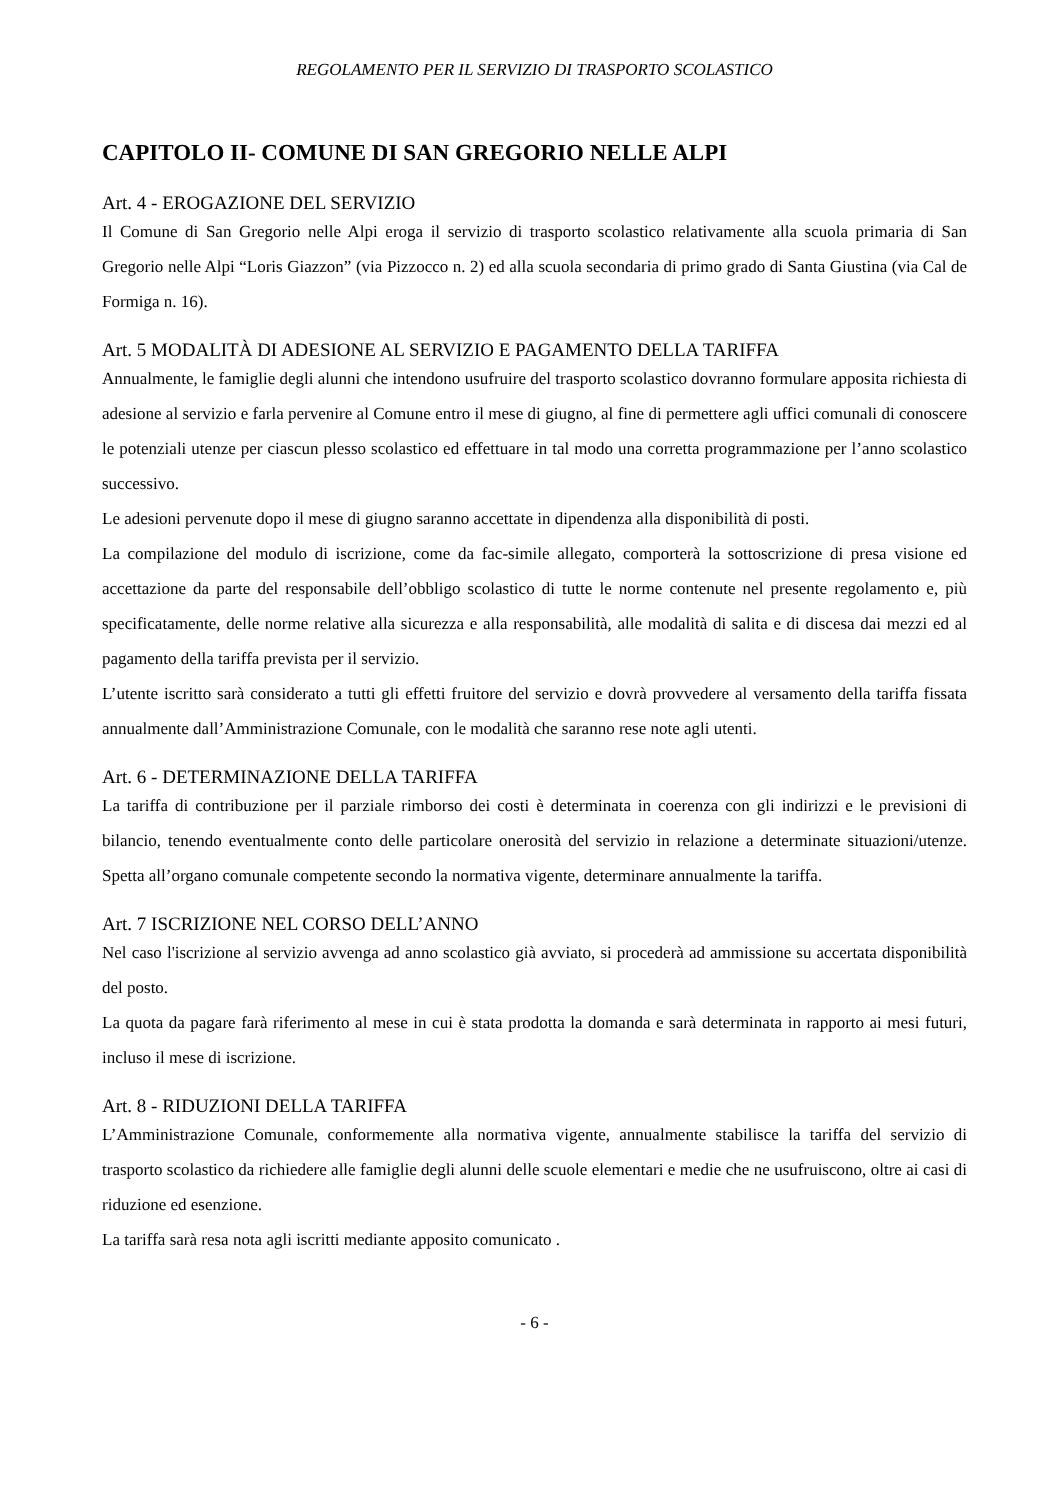REGOLAMENTO PER IL SERVIZIO DI TRASPORTO SCOLASTICO
CAPITOLO II- COMUNE DI SAN GREGORIO NELLE ALPI
Art. 4 - EROGAZIONE DEL SERVIZIO
Il Comune di San Gregorio nelle Alpi eroga il servizio di trasporto scolastico relativamente alla scuola primaria di San Gregorio nelle Alpi “Loris Giazzon” (via Pizzocco n. 2) ed alla scuola secondaria di primo grado di Santa Giustina (via Cal de Formiga n. 16).
Art. 5 MODALITÀ DI ADESIONE AL SERVIZIO E PAGAMENTO DELLA TARIFFA
Annualmente, le famiglie degli alunni che intendono usufruire del trasporto scolastico dovranno formulare apposita richiesta di adesione al servizio e farla pervenire al Comune entro il mese di giugno, al fine di permettere agli uffici comunali di conoscere le potenziali utenze per ciascun plesso scolastico ed effettuare in tal modo una corretta programmazione per l’anno scolastico successivo.
Le adesioni pervenute dopo il mese di giugno saranno accettate in dipendenza alla disponibilità di posti.
La compilazione del modulo di iscrizione, come da fac-simile allegato, comporterà la sottoscrizione di presa visione ed accettazione da parte del responsabile dell’obbligo scolastico di tutte le norme contenute nel presente regolamento e, più specificatamente, delle norme relative alla sicurezza e alla responsabilità, alle modalità di salita e di discesa dai mezzi ed al pagamento della tariffa prevista per il servizio.
L’utente iscritto sarà considerato a tutti gli effetti fruitore del servizio e dovrà provvedere al versamento della tariffa fissata annualmente dall’Amministrazione Comunale, con le modalità che saranno rese note agli utenti.
Art. 6 - DETERMINAZIONE DELLA TARIFFA
La tariffa di contribuzione per il parziale rimborso dei costi è determinata in coerenza con gli indirizzi e le previsioni di bilancio, tenendo eventualmente conto delle particolare onerosità del servizio in relazione a determinate situazioni/utenze. Spetta all’organo comunale competente secondo la normativa vigente, determinare annualmente la tariffa.
Art. 7 ISCRIZIONE NEL CORSO DELL’ANNO
Nel caso l'iscrizione al servizio avvenga ad anno scolastico già avviato, si procederà ad ammissione su accertata disponibilità del posto.
La quota da pagare farà riferimento al mese in cui è stata prodotta la domanda e sarà determinata in rapporto ai mesi futuri, incluso il mese di iscrizione.
Art. 8 - RIDUZIONI DELLA TARIFFA
L’Amministrazione Comunale, conformemente alla normativa vigente, annualmente stabilisce la tariffa del servizio di trasporto scolastico da richiedere alle famiglie degli alunni delle scuole elementari e medie che ne usufruiscono, oltre ai casi di riduzione ed esenzione.
La tariffa sarà resa nota agli iscritti mediante apposito comunicato .
- 6 -